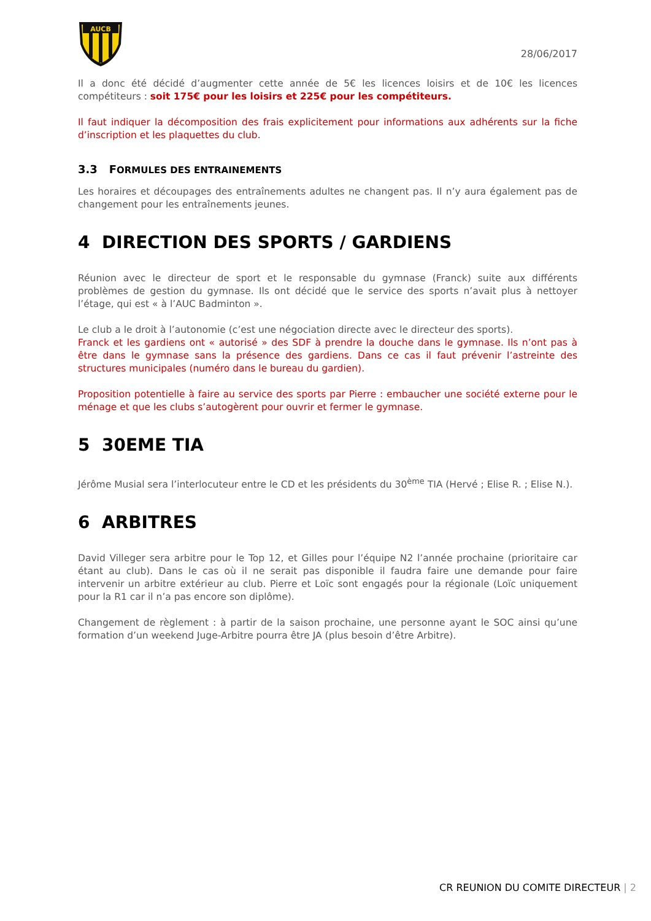AUCB
28/06/2017
Il a donc été décidé d’augmenter cette année de 5€ les licences loisirs et de 10€ les licences compétiteurs : soit 175€ pour les loisirs et 225€ pour les compétiteurs.
Il faut indiquer la décomposition des frais explicitement pour informations aux adhérents sur la fiche d’inscription et les plaquettes du club.
3.3 FORMULES DES ENTRAINEMENTS
Les horaires et découpages des entraînements adultes ne changent pas. Il n’y aura également pas de changement pour les entraînements jeunes.
4 DIRECTION DES SPORTS / GARDIENS
Réunion avec le directeur de sport et le responsable du gymnase (Franck) suite aux différents problèmes de gestion du gymnase. Ils ont décidé que le service des sports n’avait plus à nettoyer l’étage, qui est « à l’AUC Badminton ».
Le club a le droit à l’autonomie (c’est une négociation directe avec le directeur des sports).
Franck et les gardiens ont « autorisé » des SDF à prendre la douche dans le gymnase. Ils n’ont pas à être dans le gymnase sans la présence des gardiens. Dans ce cas il faut prévenir l’astreinte des structures municipales (numéro dans le bureau du gardien).
Proposition potentielle à faire au service des sports par Pierre : embaucher une société externe pour le ménage et que les clubs s’autogèrent pour ouvrir et fermer le gymnase.
5 30EME TIA
Jérôme Musial sera l’interlocuteur entre le CD et les présidents du 30<sup>ème</sup> TIA (Hervé ; Elise R. ; Elise N.).
6 ARBITRES
David Villeger sera arbitre pour le Top 12, et Gilles pour l’équipe N2 l’année prochaine (prioritaire car étant au club). Dans le cas où il ne serait pas disponible il faudra faire une demande pour faire intervenir un arbitre extérieur au club. Pierre et Loïc sont engagés pour la régionale (Loïc uniquement pour la R1 car il n’a pas encore son diplôme).
Changement de règlement : à partir de la saison prochaine, une personne ayant le SOC ainsi qu’une formation d’un weekend Juge-Arbitre pourra être JA (plus besoin d’être Arbitre).
CR REUNION DU COMITE DIRECTEUR | 2